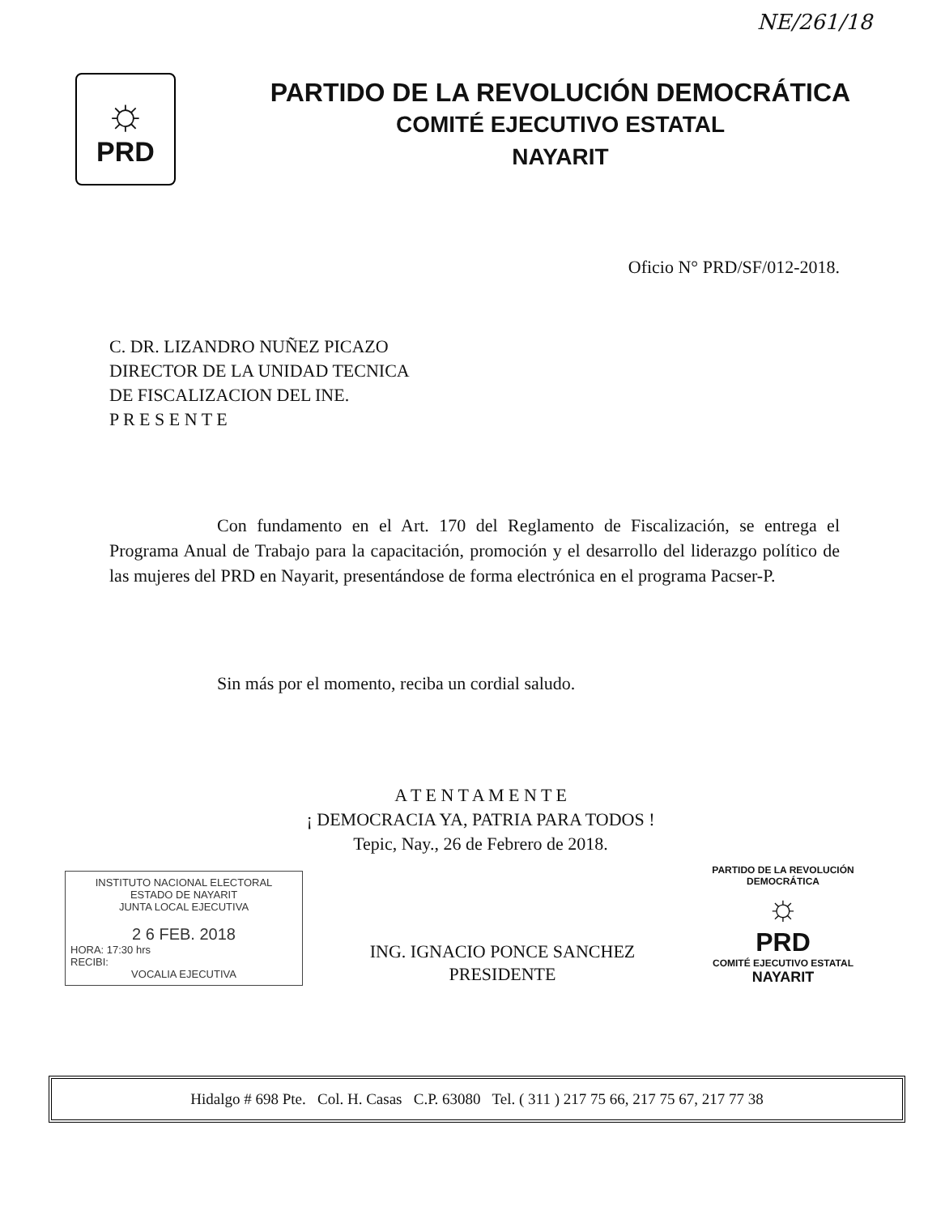NE/261/18
☼
PRD
PARTIDO DE LA REVOLUCIÓN DEMOCRÁTICA
COMITÉ EJECUTIVO ESTATAL
NAYARIT
Oficio N° PRD/SF/012-2018.
C. DR. LIZANDRO NUÑEZ PICAZO
DIRECTOR DE LA UNIDAD TECNICA
DE FISCALIZACION DEL INE.
P R E S E N T E
Con fundamento en el Art. 170 del Reglamento de Fiscalización, se entrega el Programa Anual de Trabajo para la capacitación, promoción y el desarrollo del liderazgo político de las mujeres del PRD en Nayarit, presentándose de forma electrónica en el programa Pacser-P.
Sin más por el momento, reciba un cordial saludo.
A T E N T A M E N T E
¡ DEMOCRACIA YA, PATRIA PARA TODOS !
Tepic, Nay., 26 de Febrero de 2018.
INSTITUTO NACIONAL ELECTORAL
ESTADO DE NAYARIT
JUNTA LOCAL EJECUTIVA
2 6 FEB. 2018
HORA: 17:30 hrs
RECIBI:
VOCALIA EJECUTIVA
ING. IGNACIO PONCE SANCHEZ
PRESIDENTE
PARTIDO DE LA REVOLUCIÓN DEMOCRÁTICA
☼
PRD
COMITÉ EJECUTIVO ESTATAL
NAYARIT
Hidalgo # 698 Pte. Col. H. Casas C.P. 63080 Tel. ( 311 ) 217 75 66, 217 75 67, 217 77 38